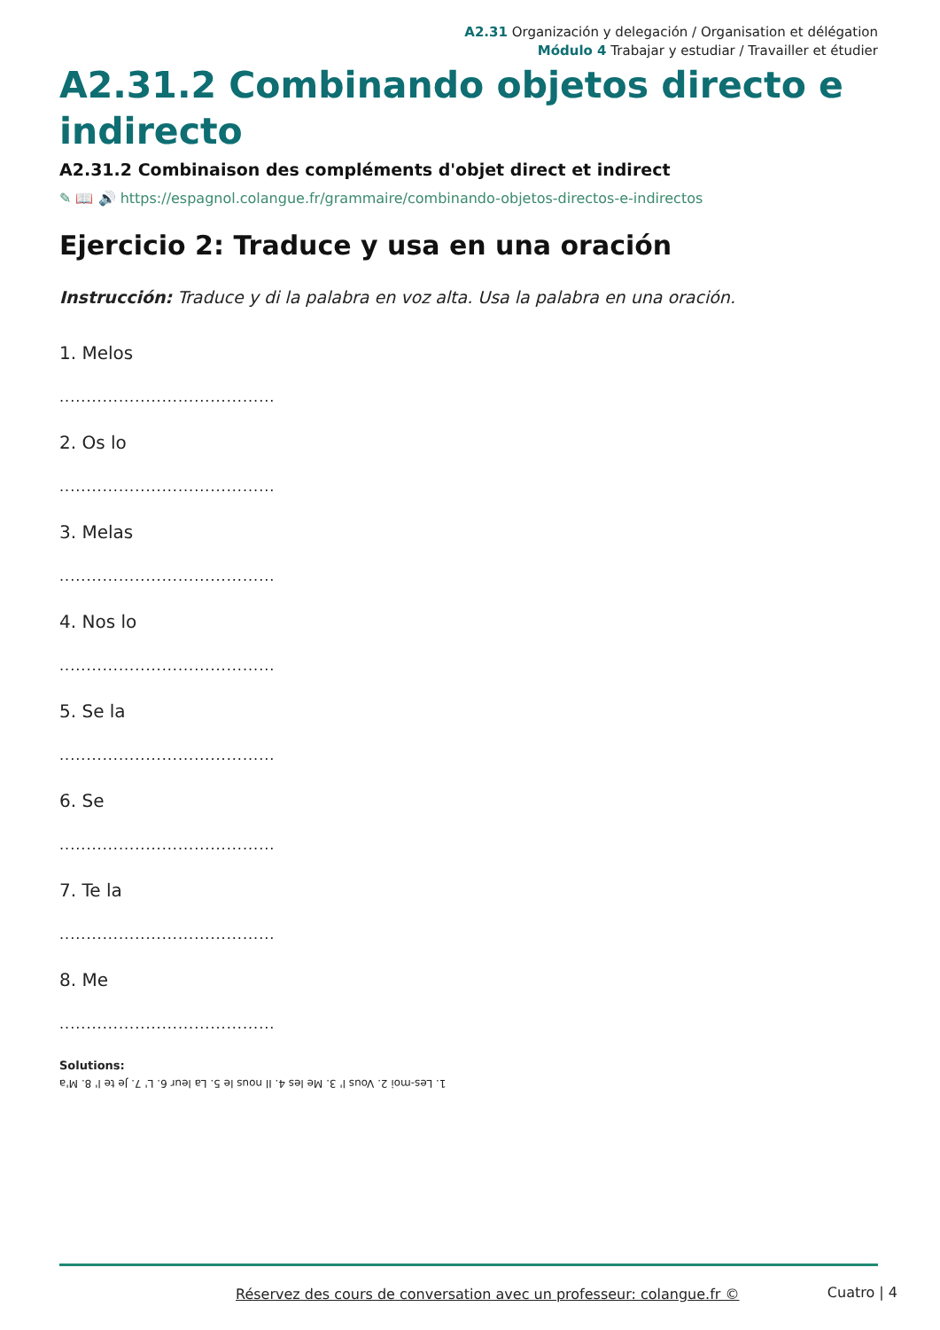A2.31 Organización y delegación / Organisation et délégation
Módulo 4 Trabajar y estudiar / Travailler et étudier
A2.31.2 Combinando objetos directo e indirecto
A2.31.2 Combinaison des compléments d'objet direct et indirect
✎ 📖 🔊 https://espagnol.colangue.fr/grammaire/combinando-objetos-directos-e-indirectos
Ejercicio 2: Traduce y usa en una oración
Instrucción: Traduce y di la palabra en voz alta. Usa la palabra en una oración.
1. Melos
........................................
2. Os lo
........................................
3. Melas
........................................
4. Nos lo
........................................
5. Se la
........................................
6. Se
........................................
7. Te la
........................................
8. Me
........................................
Solutions:
1. Les-moi 2. Vous l' 3. Me les 4. Il nous le 5. La leur 6. L' 7. Je te l' 8. M'a
Réservez des cours de conversation avec un professeur: colangue.fr ©
Cuatro | 4